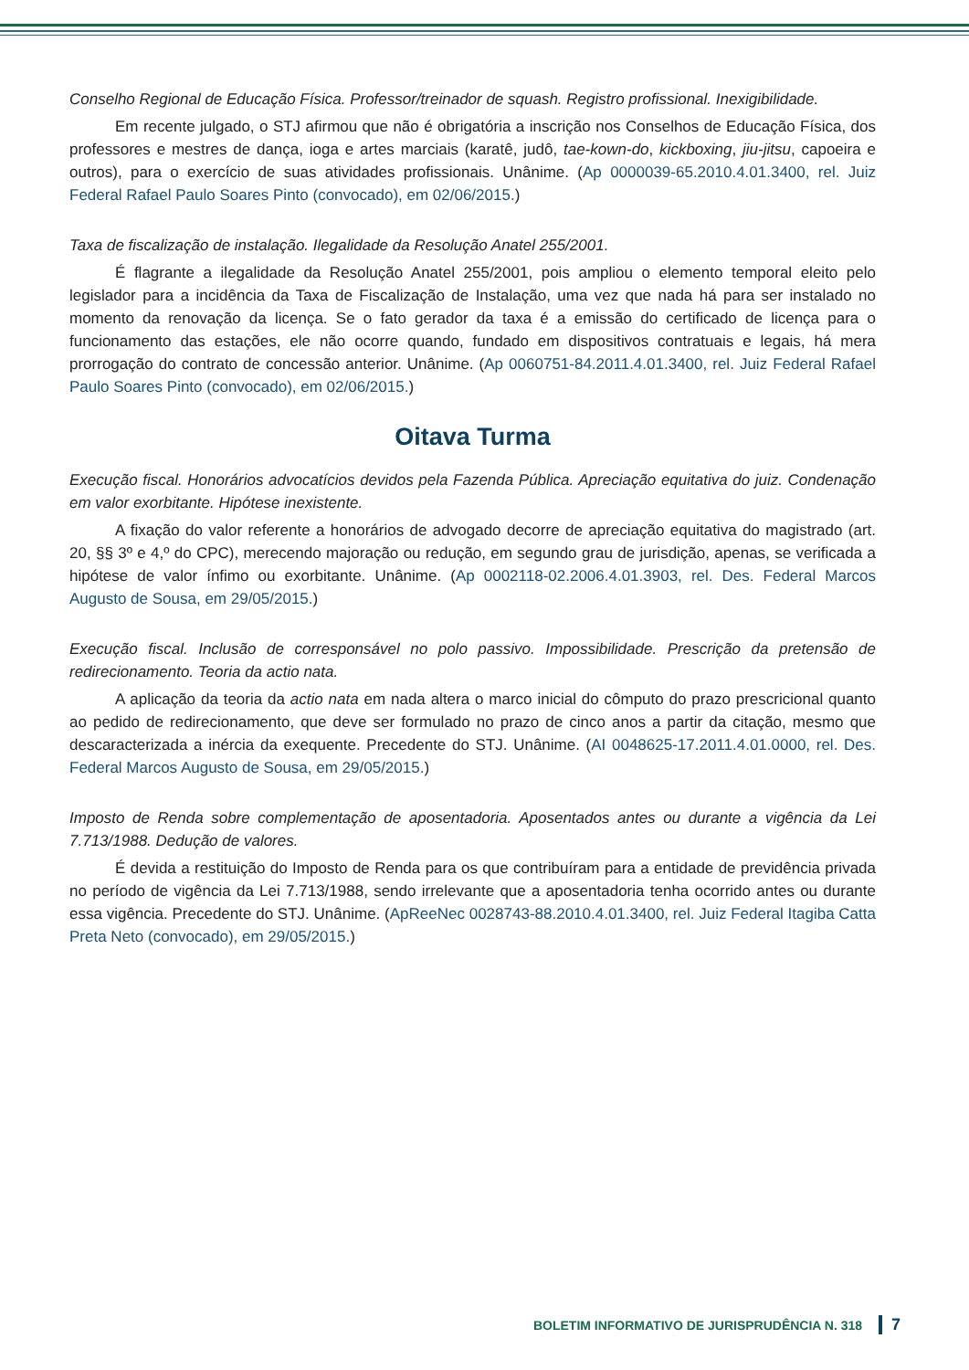Conselho Regional de Educação Física. Professor/treinador de squash. Registro profissional. Inexigibilidade.
Em recente julgado, o STJ afirmou que não é obrigatória a inscrição nos Conselhos de Educação Física, dos professores e mestres de dança, ioga e artes marciais (karatê, judô, tae-kown-do, kickboxing, jiu-jitsu, capoeira e outros), para o exercício de suas atividades profissionais. Unânime. (Ap 0000039-65.2010.4.01.3400, rel. Juiz Federal Rafael Paulo Soares Pinto (convocado), em 02/06/2015.)
Taxa de fiscalização de instalação. Ilegalidade da Resolução Anatel 255/2001.
É flagrante a ilegalidade da Resolução Anatel 255/2001, pois ampliou o elemento temporal eleito pelo legislador para a incidência da Taxa de Fiscalização de Instalação, uma vez que nada há para ser instalado no momento da renovação da licença. Se o fato gerador da taxa é a emissão do certificado de licença para o funcionamento das estações, ele não ocorre quando, fundado em dispositivos contratuais e legais, há mera prorrogação do contrato de concessão anterior. Unânime. (Ap 0060751-84.2011.4.01.3400, rel. Juiz Federal Rafael Paulo Soares Pinto (convocado), em 02/06/2015.)
Oitava Turma
Execução fiscal. Honorários advocatícios devidos pela Fazenda Pública. Apreciação equitativa do juiz. Condenação em valor exorbitante. Hipótese inexistente.
A fixação do valor referente a honorários de advogado decorre de apreciação equitativa do magistrado (art. 20, §§ 3º e 4,º do CPC), merecendo majoração ou redução, em segundo grau de jurisdição, apenas, se verificada a hipótese de valor ínfimo ou exorbitante. Unânime. (Ap 0002118-02.2006.4.01.3903, rel. Des. Federal Marcos Augusto de Sousa, em 29/05/2015.)
Execução fiscal. Inclusão de corresponsável no polo passivo. Impossibilidade. Prescrição da pretensão de redirecionamento. Teoria da actio nata.
A aplicação da teoria da actio nata em nada altera o marco inicial do cômputo do prazo prescricional quanto ao pedido de redirecionamento, que deve ser formulado no prazo de cinco anos a partir da citação, mesmo que descaracterizada a inércia da exequente. Precedente do STJ. Unânime. (AI 0048625-17.2011.4.01.0000, rel. Des. Federal Marcos Augusto de Sousa, em 29/05/2015.)
Imposto de Renda sobre complementação de aposentadoria. Aposentados antes ou durante a vigência da Lei 7.713/1988. Dedução de valores.
É devida a restituição do Imposto de Renda para os que contribuíram para a entidade de previdência privada no período de vigência da Lei 7.713/1988, sendo irrelevante que a aposentadoria tenha ocorrido antes ou durante essa vigência. Precedente do STJ. Unânime. (ApReeNec 0028743-88.2010.4.01.3400, rel. Juiz Federal Itagiba Catta Preta Neto (convocado), em 29/05/2015.)
BOLETIM INFORMATIVO DE JURISPRUDÊNCIA N. 318 7